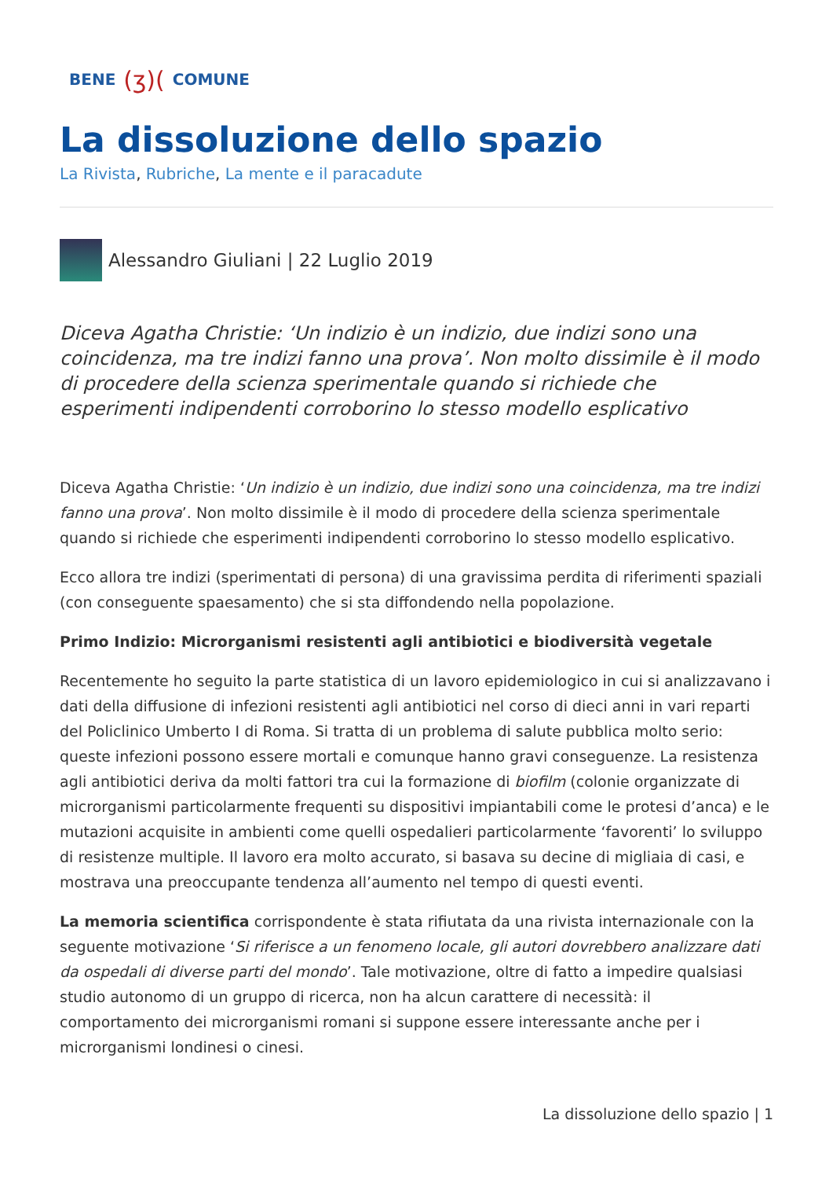BENE (ʒ)( COMUNE
La dissoluzione dello spazio
La Rivista, Rubriche, La mente e il paracadute
Alessandro Giuliani | 22 Luglio 2019
Diceva Agatha Christie: ‘Un indizio è un indizio, due indizi sono una coincidenza, ma tre indizi fanno una prova’. Non molto dissimile è il modo di procedere della scienza sperimentale quando si richiede che esperimenti indipendenti corroborino lo stesso modello esplicativo
Diceva Agatha Christie: ‘Un indizio è un indizio, due indizi sono una coincidenza, ma tre indizi fanno una prova’. Non molto dissimile è il modo di procedere della scienza sperimentale quando si richiede che esperimenti indipendenti corroborino lo stesso modello esplicativo.
Ecco allora tre indizi (sperimentati di persona) di una gravissima perdita di riferimenti spaziali (con conseguente spaesamento) che si sta diffondendo nella popolazione.
Primo Indizio: Microrganismi resistenti agli antibiotici e biodiversità vegetale
Recentemente ho seguito la parte statistica di un lavoro epidemiologico in cui si analizzavano i dati della diffusione di infezioni resistenti agli antibiotici nel corso di dieci anni in vari reparti del Policlinico Umberto I di Roma. Si tratta di un problema di salute pubblica molto serio: queste infezioni possono essere mortali e comunque hanno gravi conseguenze. La resistenza agli antibiotici deriva da molti fattori tra cui la formazione di biofilm (colonie organizzate di microrganismi particolarmente frequenti su dispositivi impiantabili come le protesi d’anca) e le mutazioni acquisite in ambienti come quelli ospedalieri particolarmente ‘favorenti’ lo sviluppo di resistenze multiple. Il lavoro era molto accurato, si basava su decine di migliaia di casi, e mostrava una preoccupante tendenza all’aumento nel tempo di questi eventi.
La memoria scientifica corrispondente è stata rifiutata da una rivista internazionale con la seguente motivazione ‘Si riferisce a un fenomeno locale, gli autori dovrebbero analizzare dati da ospedali di diverse parti del mondo’. Tale motivazione, oltre di fatto a impedire qualsiasi studio autonomo di un gruppo di ricerca, non ha alcun carattere di necessità: il comportamento dei microrganismi romani si suppone essere interessante anche per i microrganismi londinesi o cinesi.
La dissoluzione dello spazio | 1